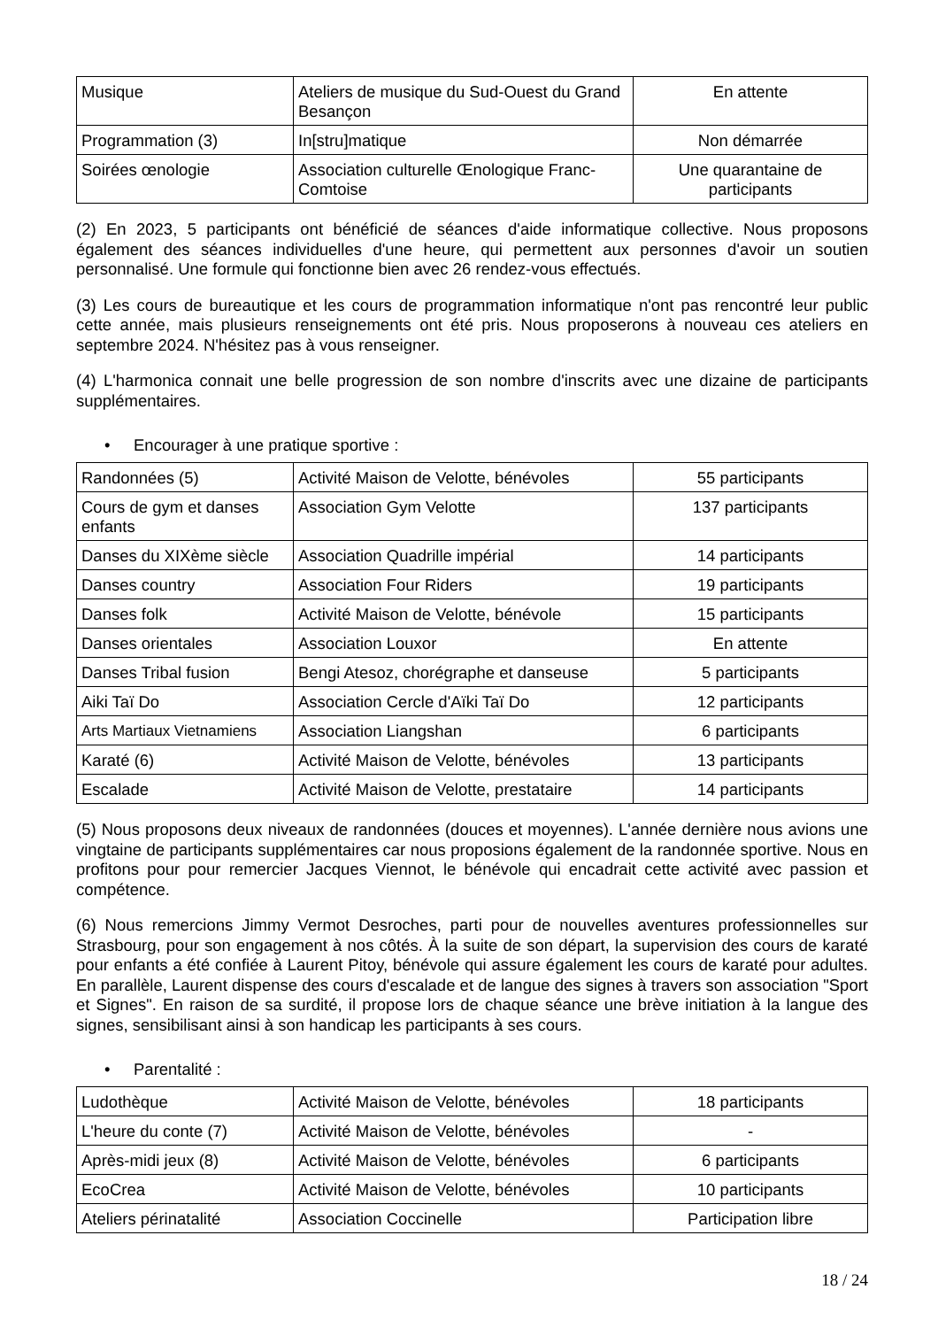| Musique | Ateliers de musique du Sud-Ouest du Grand Besançon | En attente |
| Programmation (3) | In[stru]matique | Non démarrée |
| Soirées œnologie | Association culturelle Œnologique Franc-Comtoise | Une quarantaine de participants |
(2) En 2023, 5 participants ont bénéficié de séances d'aide informatique collective. Nous proposons également des séances individuelles d'une heure, qui permettent aux personnes d'avoir un soutien personnalisé. Une formule qui fonctionne bien avec 26 rendez-vous effectués.
(3) Les cours de bureautique et les cours de programmation informatique n'ont pas rencontré leur public cette année, mais plusieurs renseignements ont été pris. Nous proposerons à nouveau ces ateliers en septembre 2024. N'hésitez pas à vous renseigner.
(4) L'harmonica connait une belle progression de son nombre d'inscrits avec une dizaine de participants supplémentaires.
• Encourager à une pratique sportive :
| Randonnées (5) | Activité Maison de Velotte, bénévoles | 55 participants |
| Cours de gym et danses enfants | Association Gym Velotte | 137 participants |
| Danses du XIXème siècle | Association Quadrille impérial | 14 participants |
| Danses country | Association Four Riders | 19 participants |
| Danses folk | Activité Maison de Velotte, bénévole | 15 participants |
| Danses orientales | Association Louxor | En attente |
| Danses Tribal fusion | Bengi Atesoz, chorégraphe et danseuse | 5 participants |
| Aiki Taï Do | Association Cercle d'Aïki Taï Do | 12 participants |
| Arts Martiaux Vietnamiens | Association Liangshan | 6 participants |
| Karaté (6) | Activité Maison de Velotte, bénévoles | 13 participants |
| Escalade | Activité Maison de Velotte, prestataire | 14 participants |
(5) Nous proposons deux niveaux de randonnées (douces et moyennes). L'année dernière nous avions une vingtaine de participants supplémentaires car nous proposions également de la randonnée sportive. Nous en profitons pour pour remercier Jacques Viennot, le bénévole qui encadrait cette activité avec passion et compétence.
(6) Nous remercions Jimmy Vermot Desroches, parti pour de nouvelles aventures professionnelles sur Strasbourg, pour son engagement à nos côtés. À la suite de son départ, la supervision des cours de karaté pour enfants a été confiée à Laurent Pitoy, bénévole qui assure également les cours de karaté pour adultes. En parallèle, Laurent dispense des cours d'escalade et de langue des signes à travers son association "Sport et Signes". En raison de sa surdité, il propose lors de chaque séance une brève initiation à la langue des signes, sensibilisant ainsi à son handicap les participants à ses cours.
• Parentalité :
| Ludothèque | Activité Maison de Velotte, bénévoles | 18 participants |
| L'heure du conte (7) | Activité Maison de Velotte, bénévoles | - |
| Après-midi jeux (8) | Activité Maison de Velotte, bénévoles | 6 participants |
| EcoCrea | Activité Maison de Velotte, bénévoles | 10 participants |
| Ateliers périnatalité | Association Coccinelle | Participation libre |
18 / 24